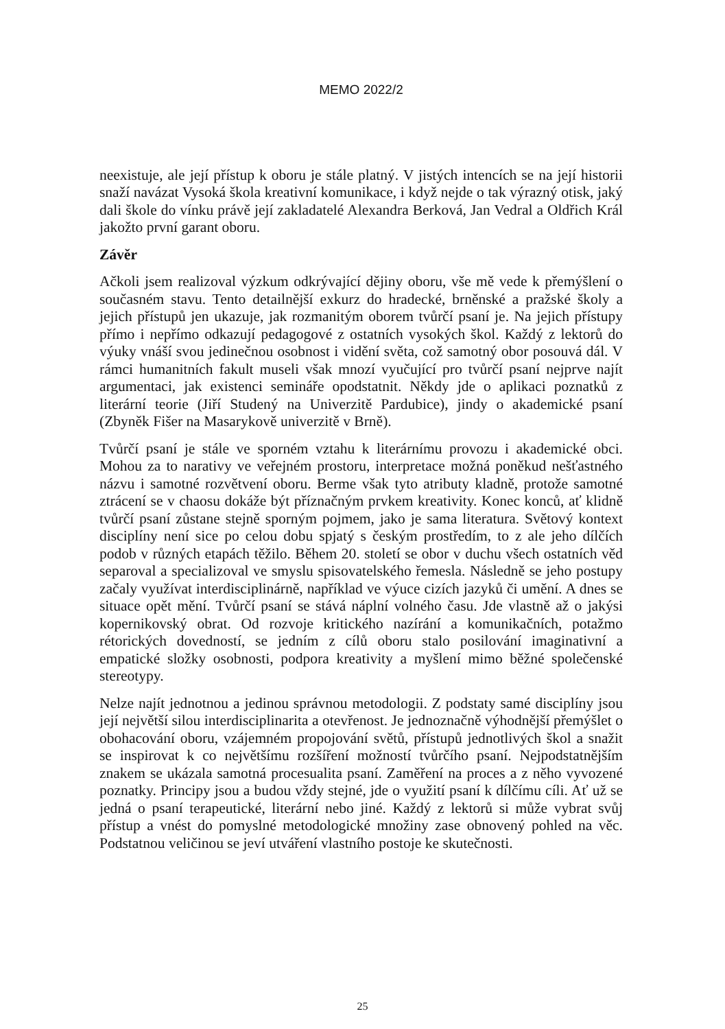MEMO 2022/2
neexistuje, ale její přístup k oboru je stále platný. V jistých intencích se na její historii snaží navázat Vysoká škola kreativní komunikace, i když nejde o tak výrazný otisk, jaký dali škole do vínku právě její zakladatelé Alexandra Berková, Jan Vedral a Oldřich Král jakožto první garant oboru.
Závěr
Ačkoli jsem realizoval výzkum odkrývající dějiny oboru, vše mě vede k přemýšlení o současném stavu. Tento detailnější exkurz do hradecké, brněnské a pražské školy a jejich přístupů jen ukazuje, jak rozmanitým oborem tvůrčí psaní je. Na jejich přístupy přímo i nepřímo odkazují pedagogové z ostatních vysokých škol. Každý z lektorů do výuky vnáší svou jedinečnou osobnost i vidění světa, což samotný obor posouvá dál. V rámci humanitních fakult museli však mnozí vyučující pro tvůrčí psaní nejprve najít argumentaci, jak existenci semináře opodstatnit. Někdy jde o aplikaci poznatků z literární teorie (Jiří Studený na Univerzitě Pardubice), jindy o akademické psaní (Zbyněk Fišer na Masarykově univerzitě v Brně).
Tvůrčí psaní je stále ve sporném vztahu k literárnímu provozu i akademické obci. Mohou za to narativy ve veřejném prostoru, interpretace možná poněkud nešťastného názvu i samotné rozvětvení oboru. Berme však tyto atributy kladně, protože samotné ztrácení se v chaosu dokáže být příznačným prvkem kreativity. Konec konců, ať klidně tvůrčí psaní zůstane stejně sporným pojmem, jako je sama literatura. Světový kontext disciplíny není sice po celou dobu spjatý s českým prostředím, to z ale jeho dílčích podob v různých etapách těžilo. Během 20. století se obor v duchu všech ostatních věd separoval a specializoval ve smyslu spisovatelského řemesla. Následně se jeho postupy začaly využívat interdisciplinárně, například ve výuce cizích jazyků či umění. A dnes se situace opět mění. Tvůrčí psaní se stává náplní volného času. Jde vlastně až o jakýsi kopernikovský obrat. Od rozvoje kritického nazírání a komunikačních, potažmo rétorických dovedností, se jedním z cílů oboru stalo posilování imaginativní a empatické složky osobnosti, podpora kreativity a myšlení mimo běžné společenské stereotypy.
Nelze najít jednotnou a jedinou správnou metodologii. Z podstaty samé disciplíny jsou její největší silou interdisciplinarita a otevřenost. Je jednoznačně výhodnější přemýšlet o obohacování oboru, vzájemném propojování světů, přístupů jednotlivých škol a snažit se inspirovat k co největšímu rozšíření možností tvůrčího psaní. Nejpodstatnějším znakem se ukázala samotná procesualita psaní. Zaměření na proces a z něho vyvozené poznatky. Principy jsou a budou vždy stejné, jde o využití psaní k dílčímu cíli. Ať už se jedná o psaní terapeutické, literární nebo jiné. Každý z lektorů si může vybrat svůj přístup a vnést do pomyslné metodologické množiny zase obnovený pohled na věc. Podstatnou veličinou se jeví utváření vlastního postoje ke skutečnosti.
25